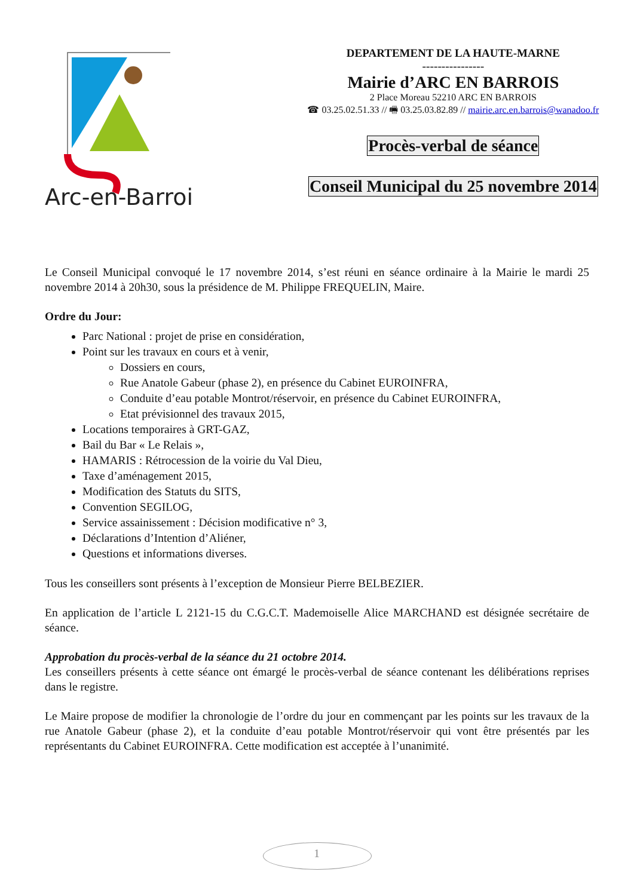Arc-en-Barrois
DEPARTEMENT DE LA HAUTE-MARNE
----------------
Mairie d’ARC EN BARROIS
2 Place Moreau 52210 ARC EN BARROIS
☎ 03.25.02.51.33 // 🖷 03.25.03.82.89 // mairie.arc.en.barrois@wanadoo.fr
Procès-verbal de séance
Conseil Municipal du 25 novembre 2014
Le Conseil Municipal convoqué le 17 novembre 2014, s’est réuni en séance ordinaire à la Mairie le mardi 25 novembre 2014 à 20h30, sous la présidence de M. Philippe FREQUELIN, Maire.
Ordre du Jour:
Parc National : projet de prise en considération,
Point sur les travaux en cours et à venir,
Dossiers en cours,
Rue Anatole Gabeur (phase 2), en présence du Cabinet EUROINFRA,
Conduite d’eau potable Montrot/réservoir, en présence du Cabinet EUROINFRA,
Etat prévisionnel des travaux 2015,
Locations temporaires à GRT-GAZ,
Bail du Bar « Le Relais »,
HAMARIS : Rétrocession de la voirie du Val Dieu,
Taxe d’aménagement 2015,
Modification des Statuts du SITS,
Convention SEGILOG,
Service assainissement : Décision modificative n° 3,
Déclarations d’Intention d’Aliéner,
Questions et informations diverses.
Tous les conseillers sont présents à l’exception de Monsieur Pierre BELBEZIER.
En application de l’article L 2121-15 du C.G.C.T. Mademoiselle Alice MARCHAND est désignée secrétaire de séance.
Approbation du procès-verbal de la séance du 21 octobre 2014.
Les conseillers présents à cette séance ont émargé le procès-verbal de séance contenant les délibérations reprises dans le registre.
Le Maire propose de modifier la chronologie de l’ordre du jour en commençant par les points sur les travaux de la rue Anatole Gabeur (phase 2), et la conduite d’eau potable Montrot/réservoir qui vont être présentés par les représentants du Cabinet EUROINFRA. Cette modification est acceptée à l’unanimité.
1